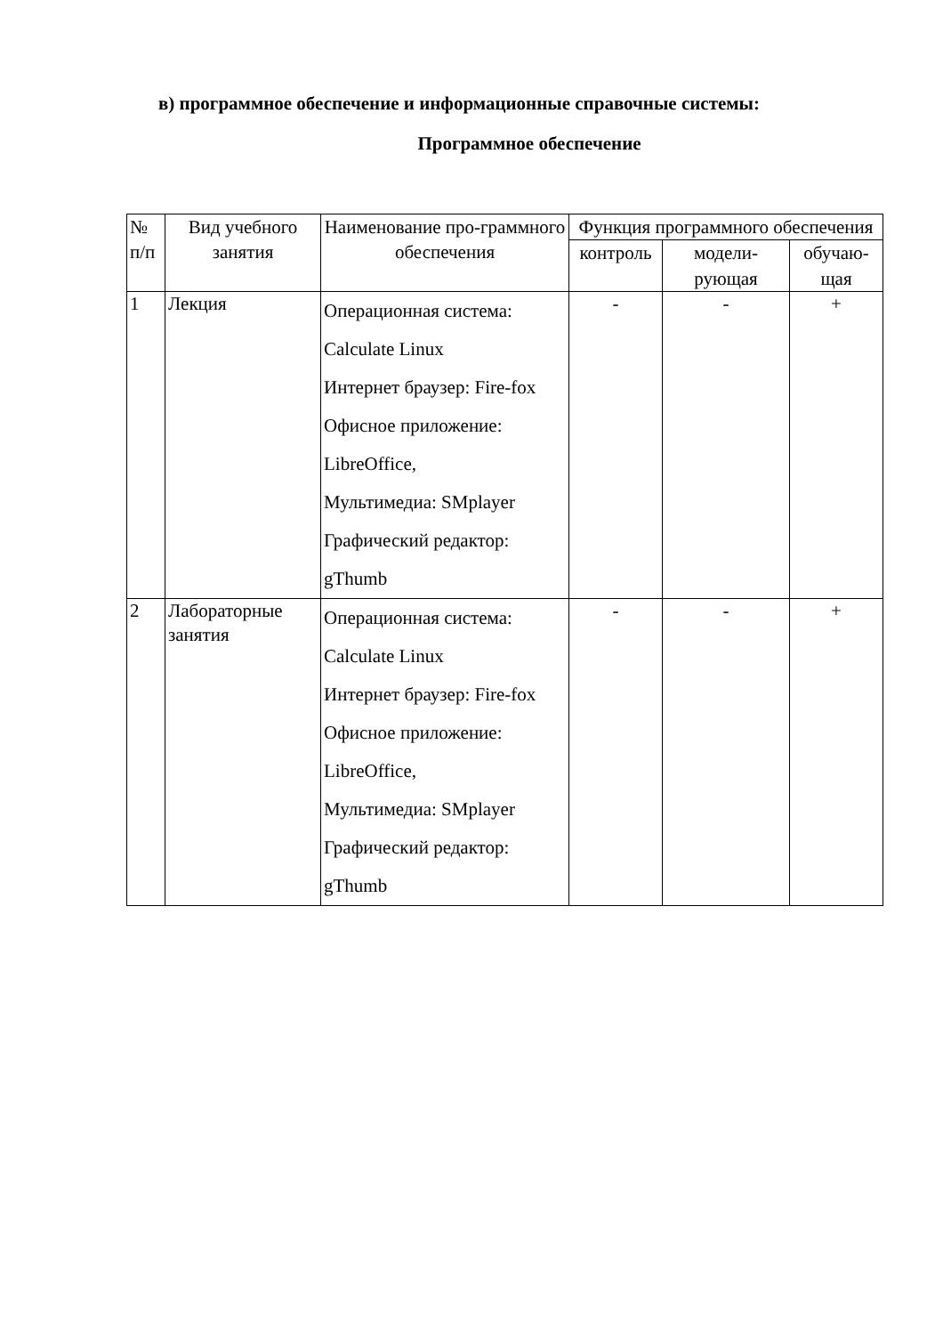в) программное обеспечение и информационные справочные системы:
Программное обеспечение
| № п/п | Вид учебного занятия | Наименование про-граммного обеспечения | Функция программного обеспечения | | |
| --- | --- | --- | --- | --- | --- |
| | | | контроль | модели-рующая | обучаю-щая |
| 1 | Лекция | Операционная система: Calculate Linux Интернет браузер: Fire-fox Офисное приложение: LibreOffice, Мультимедиа: SMplayer Графический редактор: gThumb | - | - | + |
| 2 | Лабораторные занятия | Операционная система: Calculate Linux Интернет браузер: Fire-fox Офисное приложение: LibreOffice, Мультимедиа: SMplayer Графический редактор: gThumb | - | - | + |